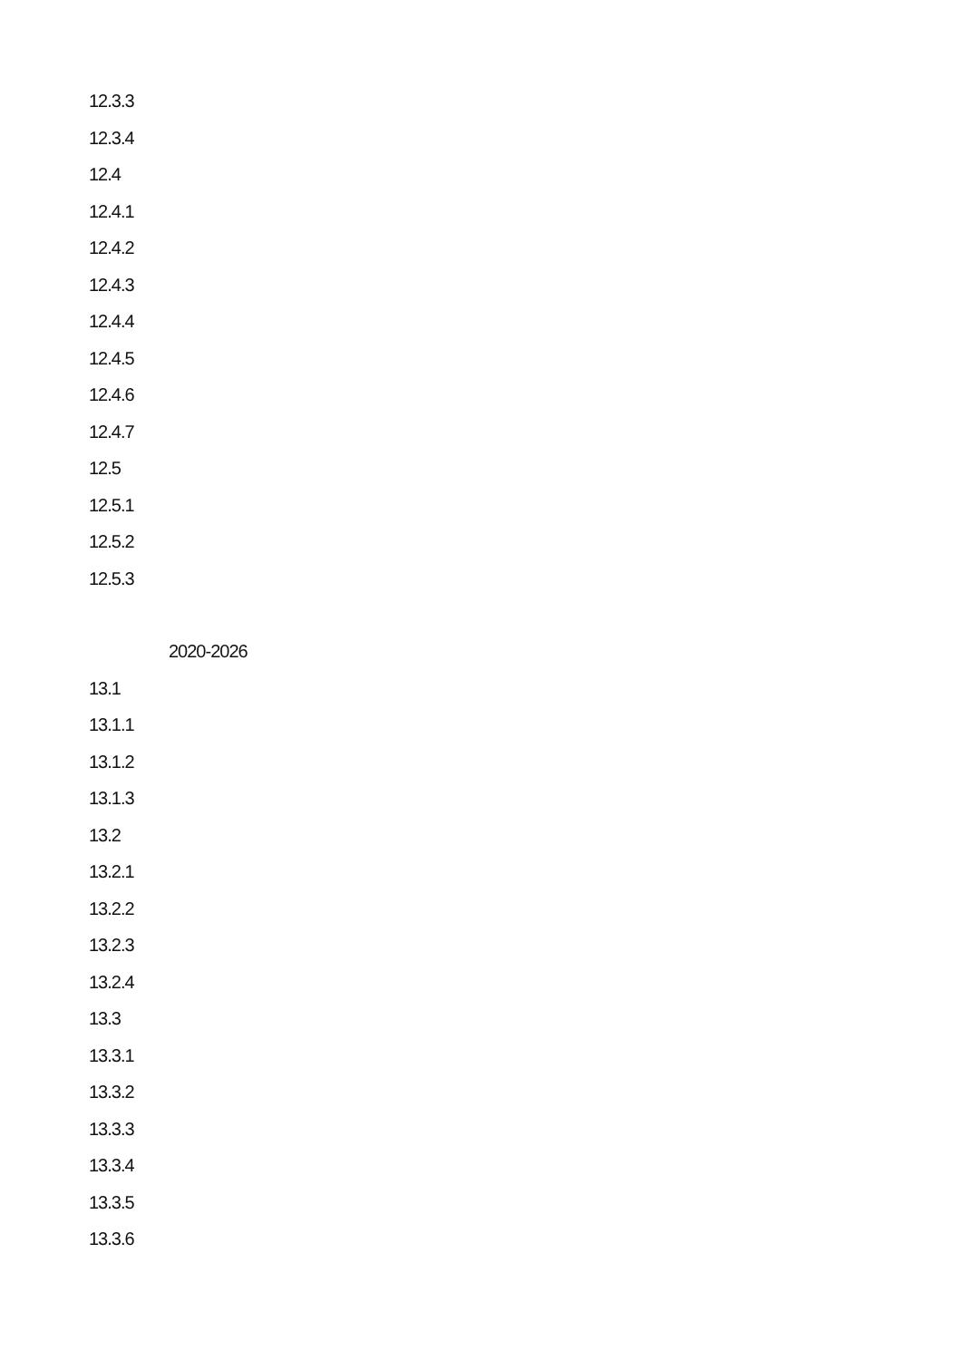12.3.3
12.3.4
12.4
12.4.1
12.4.2
12.4.3
12.4.4
12.4.5
12.4.6
12.4.7
12.5
12.5.1
12.5.2
12.5.3
2020-2026
13.1
13.1.1
13.1.2
13.1.3
13.2
13.2.1
13.2.2
13.2.3
13.2.4
13.3
13.3.1
13.3.2
13.3.3
13.3.4
13.3.5
13.3.6